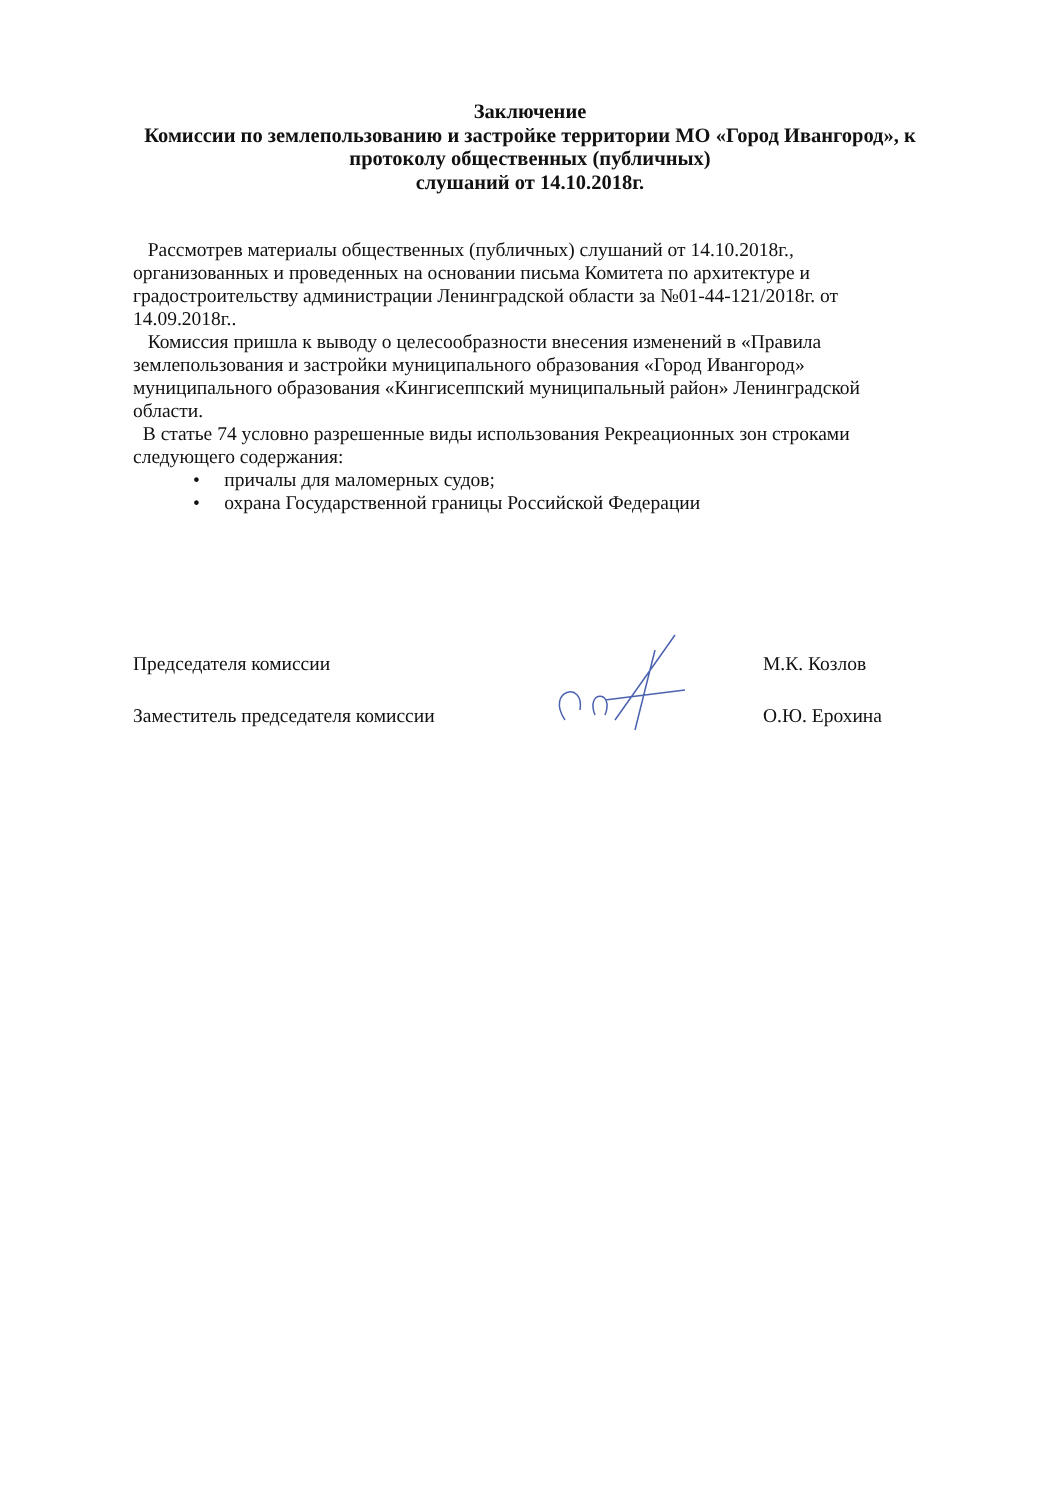Заключение
Комиссии по землепользованию и застройке территории МО «Город Ивангород», к протоколу общественных (публичных)
слушаний от 14.10.2018г.
Рассмотрев материалы общественных (публичных) слушаний от 14.10.2018г., организованных и проведенных на основании письма Комитета по архитектуре и градостроительству администрации Ленинградской области за №01-44-121/2018г. от 14.09.2018г..
Комиссия пришла к выводу о целесообразности внесения изменений в «Правила землепользования и застройки муниципального образования «Город Ивангород» муниципального образования «Кингисеппский муниципальный район» Ленинградской области.
В статье 74 условно разрешенные виды использования Рекреационных зон строками следующего содержания:
• причалы для маломерных судов;
• охрана Государственной границы Российской Федерации
Председателя комиссии М.К. Козлов
Заместитель председателя комиссии О.Ю. Ерохина